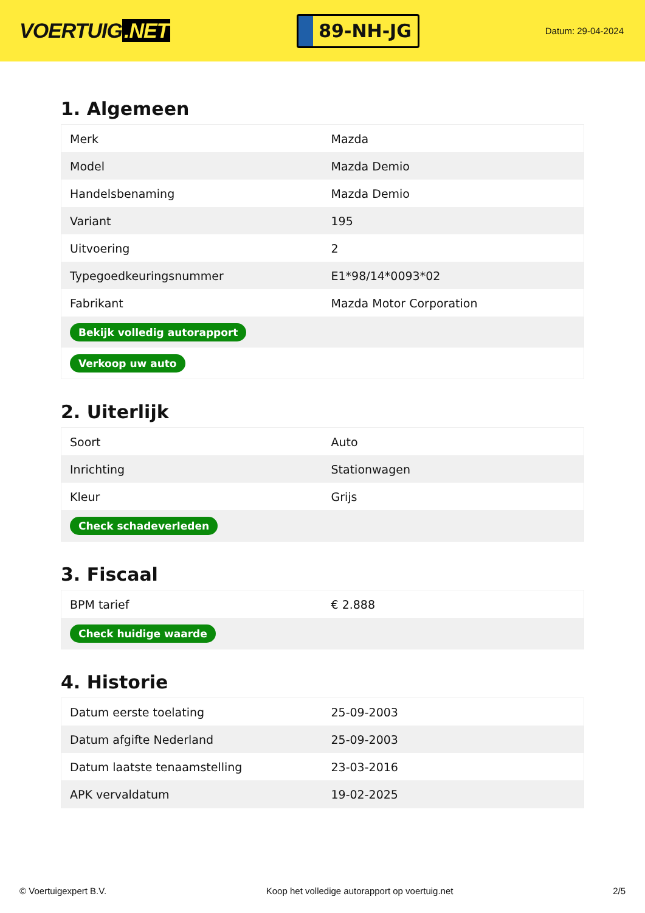VOERTUIG.NET
89-NH-JG
Datum: 29-04-2024
1. Algemeen
| Merk | Mazda |
| Model | Mazda Demio |
| Handelsbenaming | Mazda Demio |
| Variant | 195 |
| Uitvoering | 2 |
| Typegoedkeuringsnummer | E1*98/14*0093*02 |
| Fabrikant | Mazda Motor Corporation |
| Bekijk volledig autorapport | |
| Verkoop uw auto | |
2. Uiterlijk
| Soort | Auto |
| Inrichting | Stationwagen |
| Kleur | Grijs |
| Check schadeverleden | |
3. Fiscaal
| BPM tarief | € 2.888 |
| Check huidige waarde | |
4. Historie
| Datum eerste toelating | 25-09-2003 |
| Datum afgifte Nederland | 25-09-2003 |
| Datum laatste tenaamstelling | 23-03-2016 |
| APK vervaldatum | 19-02-2025 |
© Voertuigexpert B.V. Koop het volledige autorapport op voertuig.net 2/5